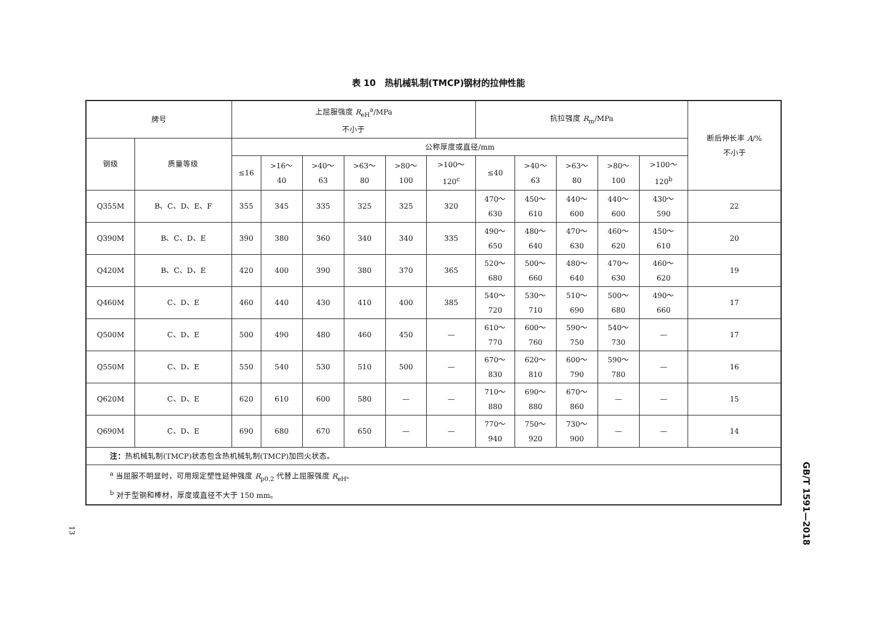表 10　热机械轧制(TMCP)钢材的拉伸性能
| 牌号 | | 上屈服强度 R<sub>eH</sub><sup>a</sup>/MPa 不小于 | | | | | | 抗拉强度 R<sub>m</sub>/MPa | | | | | 断后伸长率 A /% 不小于 |
| --- | --- | --- | --- | --- | --- | --- | --- | --- | --- | --- | --- | --- | --- |
| 钢级 | 质量等级 | 公称厚度或直径/mm | | | | | | | | | | | |
| | | ≤16 | >16～ 40 | >40～ 63 | >63～ 80 | >80～ 100 | >100～ 120<sup>c</sup> | ≤40 | >40～ 63 | >63～ 80 | >80～ 100 | >100～ 120<sup>b</sup> | |
| Q355M | B、C、D、E、F | 355 | 345 | 335 | 325 | 325 | 320 | 470～ 630 | 450～ 610 | 440～ 600 | 440～ 600 | 430～ 590 | 22 |
| Q390M | B、C、D、E | 390 | 380 | 360 | 340 | 340 | 335 | 490～ 650 | 480～ 640 | 470～ 630 | 460～ 620 | 450～ 610 | 20 |
| Q420M | B、C、D、E | 420 | 400 | 390 | 380 | 370 | 365 | 520～ 680 | 500～ 660 | 480～ 640 | 470～ 630 | 460～ 620 | 19 |
| Q460M | C、D、E | 460 | 440 | 430 | 410 | 400 | 385 | 540～ 720 | 530～ 710 | 510～ 690 | 500～ 680 | 490～ 660 | 17 |
| Q500M | C、D、E | 500 | 490 | 480 | 460 | 450 | — | 610～ 770 | 600～ 760 | 590～ 750 | 540～ 730 | — | 17 |
| Q550M | C、D、E | 550 | 540 | 530 | 510 | 500 | — | 670～ 830 | 620～ 810 | 600～ 790 | 590～ 780 | — | 16 |
| Q620M | C、D、E | 620 | 610 | 600 | 580 | — | — | 710～ 880 | 690～ 880 | 670～ 860 | — | — | 15 |
| Q690M | C、D、E | 690 | 680 | 670 | 650 | — | — | 770～ 940 | 750～ 920 | 730～ 900 | — | — | 14 |
| 注： 热机械轧制(TMCP)状态包含热机械轧制(TMCP)加回火状态。 | | | | | | | | | | | | | |
| <sup>a</sup> 当屈服不明显时，可用规定塑性延伸强度 R<sub>p0.2</sub> 代替上屈服强度 R<sub>eH</sub>。 <sup>b</sup> 对于型钢和棒材，厚度或直径不大于 150 mm。 | | | | | | | | | | | | | |
GB/T 1591—2018
13